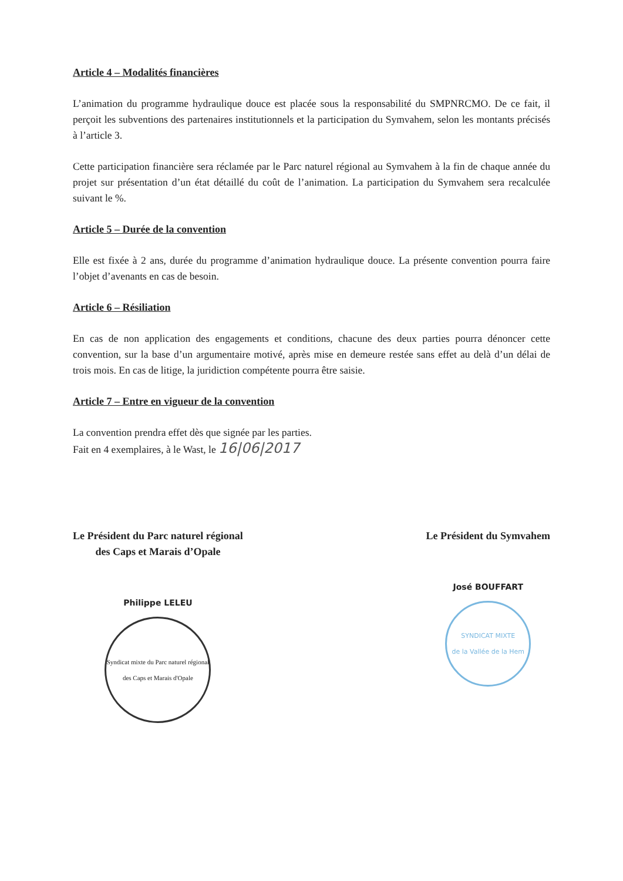Article 4 – Modalités financières
L’animation du programme hydraulique douce est placée sous la responsabilité du SMPNRCMO. De ce fait, il perçoit les subventions des partenaires institutionnels et la participation du Symvahem, selon les montants précisés à l’article 3.
Cette participation financière sera réclamée par le Parc naturel régional au Symvahem à la fin de chaque année du projet sur présentation d’un état détaillé du coût de l’animation. La participation du Symvahem sera recalculée suivant le %.
Article 5 – Durée de la convention
Elle est fixée à 2 ans, durée du programme d’animation hydraulique douce. La présente convention pourra faire l’objet d’avenants en cas de besoin.
Article 6 – Résiliation
En cas de non application des engagements et conditions, chacune des deux parties pourra dénoncer cette convention, sur la base d’un argumentaire motivé, après mise en demeure restée sans effet au delà d’un délai de trois mois. En cas de litige, la juridiction compétente pourra être saisie.
Article 7 – Entre en vigueur de la convention
La convention prendra effet dès que signée par les parties.
Fait en 4 exemplaires, à le Wast, le 16|06|2017
Le Président du Parc naturel régional
des Caps et Marais d’Opale
Philippe LELEU
Syndicat mixte du Parc naturel régional des Caps et Marais d'Opale
Le Président du Symvahem
José BOUFFART
SYNDICAT MIXTE
de la Vallée de la Hem